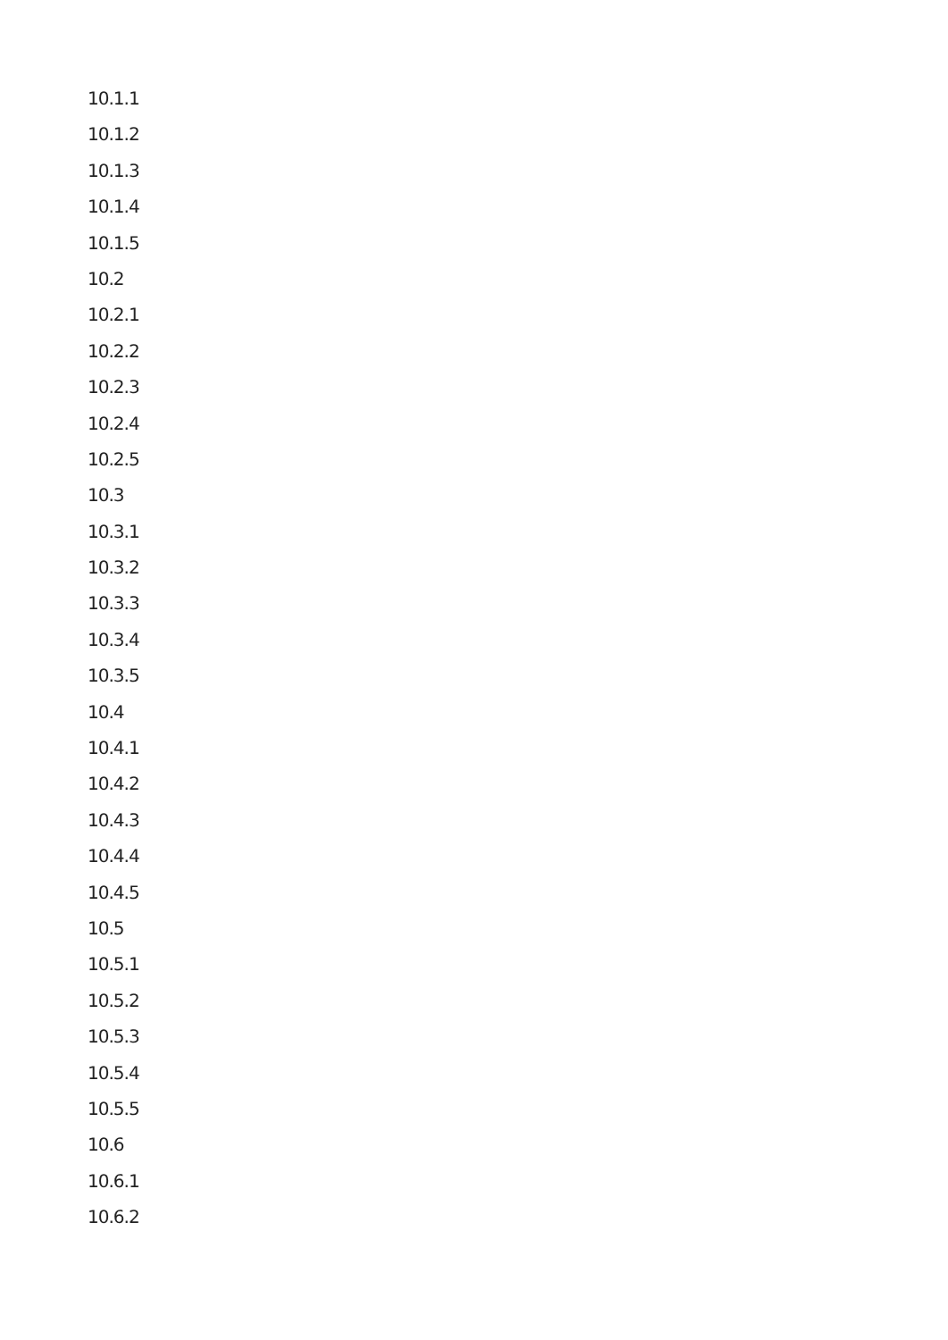10.1.1
10.1.2
10.1.3
10.1.4
10.1.5
10.2
10.2.1
10.2.2
10.2.3
10.2.4
10.2.5
10.3
10.3.1
10.3.2
10.3.3
10.3.4
10.3.5
10.4
10.4.1
10.4.2
10.4.3
10.4.4
10.4.5
10.5
10.5.1
10.5.2
10.5.3
10.5.4
10.5.5
10.6
10.6.1
10.6.2